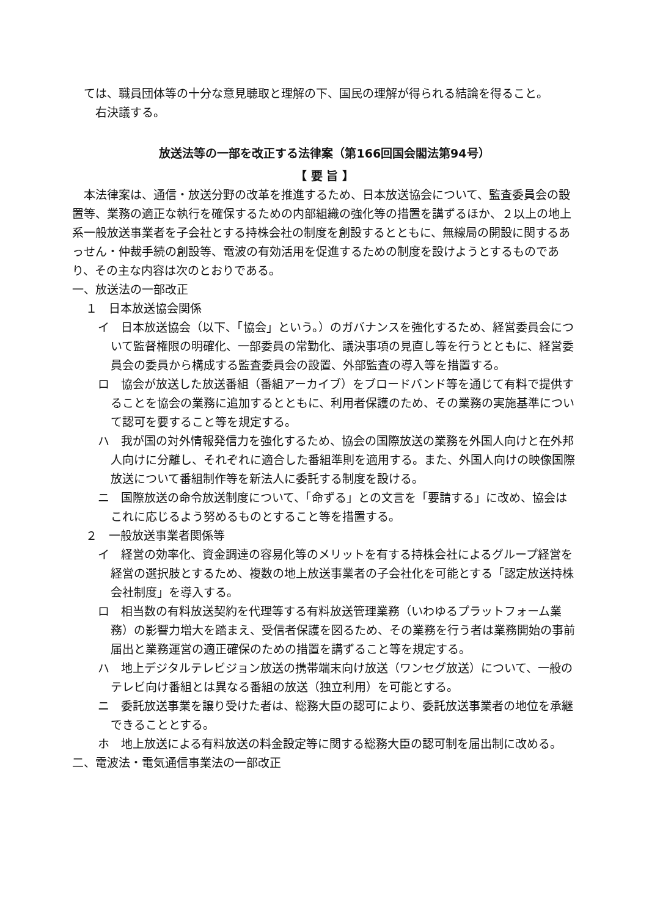ては、職員団体等の十分な意見聴取と理解の下、国民の理解が得られる結論を得ること。
　右決議する。
放送法等の一部を改正する法律案（第166回国会閣法第94号）
【 要 旨 】
　本法律案は、通信・放送分野の改革を推進するため、日本放送協会について、監査委員会の設置等、業務の適正な執行を確保するための内部組織の強化等の措置を講ずるほか、２以上の地上系一般放送事業者を子会社とする持株会社の制度を創設するとともに、無線局の開設に関するあっせん・仲裁手続の創設等、電波の有効活用を促進するための制度を設けようとするものであり、その主な内容は次のとおりである。
一、放送法の一部改正
１　日本放送協会関係
イ　日本放送協会（以下、「協会」という。）のガバナンスを強化するため、経営委員会について監督権限の明確化、一部委員の常勤化、議決事項の見直し等を行うとともに、経営委員会の委員から構成する監査委員会の設置、外部監査の導入等を措置する。
ロ　協会が放送した放送番組（番組アーカイブ）をブロードバンド等を通じて有料で提供することを協会の業務に追加するとともに、利用者保護のため、その業務の実施基準について認可を要すること等を規定する。
ハ　我が国の対外情報発信力を強化するため、協会の国際放送の業務を外国人向けと在外邦人向けに分離し、それぞれに適合した番組準則を適用する。また、外国人向けの映像国際放送について番組制作等を新法人に委託する制度を設ける。
ニ　国際放送の命令放送制度について、「命ずる」との文言を「要請する」に改め、協会はこれに応じるよう努めるものとすること等を措置する。
２　一般放送事業者関係等
イ　経営の効率化、資金調達の容易化等のメリットを有する持株会社によるグループ経営を経営の選択肢とするため、複数の地上放送事業者の子会社化を可能とする「認定放送持株会社制度」を導入する。
ロ　相当数の有料放送契約を代理等する有料放送管理業務（いわゆるプラットフォーム業務）の影響力増大を踏まえ、受信者保護を図るため、その業務を行う者は業務開始の事前届出と業務運営の適正確保のための措置を講ずること等を規定する。
ハ　地上デジタルテレビジョン放送の携帯端末向け放送（ワンセグ放送）について、一般のテレビ向け番組とは異なる番組の放送（独立利用）を可能とする。
ニ　委託放送事業を譲り受けた者は、総務大臣の認可により、委託放送事業者の地位を承継できることとする。
ホ　地上放送による有料放送の料金設定等に関する総務大臣の認可制を届出制に改める。
二、電波法・電気通信事業法の一部改正